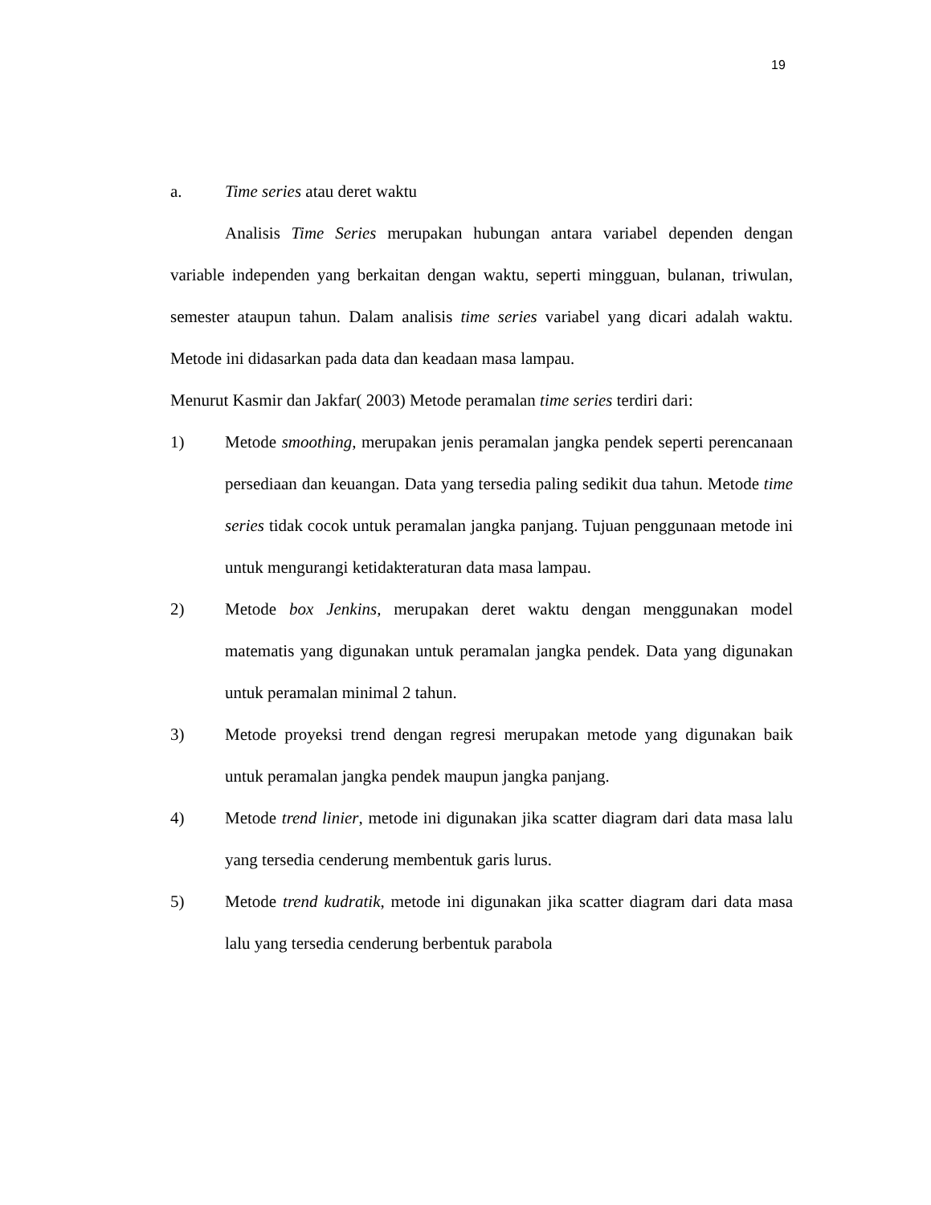19
a. Time series atau deret waktu
Analisis Time Series merupakan hubungan antara variabel dependen dengan variable independen yang berkaitan dengan waktu, seperti mingguan, bulanan, triwulan, semester ataupun tahun. Dalam analisis time series variabel yang dicari adalah waktu. Metode ini didasarkan pada data dan keadaan masa lampau.
Menurut Kasmir dan Jakfar( 2003) Metode peramalan time series terdiri dari:
1) Metode smoothing, merupakan jenis peramalan jangka pendek seperti perencanaan persediaan dan keuangan. Data yang tersedia paling sedikit dua tahun. Metode time series tidak cocok untuk peramalan jangka panjang. Tujuan penggunaan metode ini untuk mengurangi ketidakteraturan data masa lampau.
2) Metode box Jenkins, merupakan deret waktu dengan menggunakan model matematis yang digunakan untuk peramalan jangka pendek. Data yang digunakan untuk peramalan minimal 2 tahun.
3) Metode proyeksi trend dengan regresi merupakan metode yang digunakan baik untuk peramalan jangka pendek maupun jangka panjang.
4) Metode trend linier, metode ini digunakan jika scatter diagram dari data masa lalu yang tersedia cenderung membentuk garis lurus.
5) Metode trend kudratik, metode ini digunakan jika scatter diagram dari data masa lalu yang tersedia cenderung berbentuk parabola